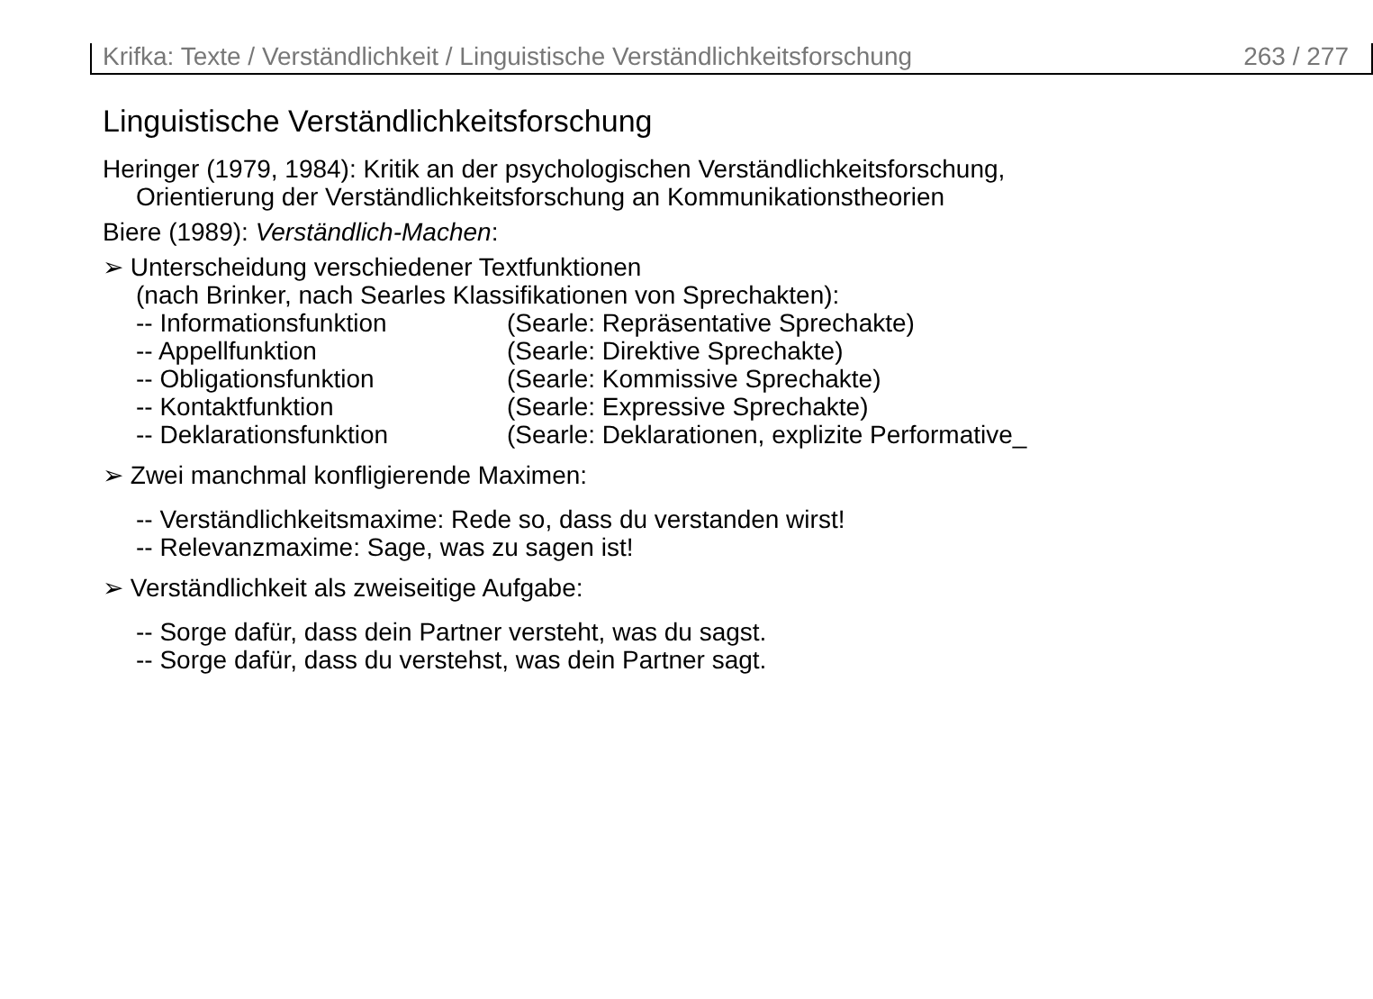Krifka: Texte / Verständlichkeit / Linguistische Verständlichkeitsforschung 263 / 277
Linguistische Verständlichkeitsforschung
Heringer (1979, 1984): Kritik an der psychologischen Verständlichkeitsforschung,
Orientierung der Verständlichkeitsforschung an Kommunikationstheorien
Biere (1989): Verständlich-Machen:
➢ Unterscheidung verschiedener Textfunktionen
(nach Brinker, nach Searles Klassifikationen von Sprechakten):
-- Informationsfunktion (Searle: Repräsentative Sprechakte)
-- Appellfunktion (Searle: Direktive Sprechakte)
-- Obligationsfunktion (Searle: Kommissive Sprechakte)
-- Kontaktfunktion (Searle: Expressive Sprechakte)
-- Deklarationsfunktion (Searle: Deklarationen, explizite Performative_
➢ Zwei manchmal konfligierende Maximen:
-- Verständlichkeitsmaxime: Rede so, dass du verstanden wirst!
-- Relevanzmaxime: Sage, was zu sagen ist!
➢ Verständlichkeit als zweiseitige Aufgabe:
-- Sorge dafür, dass dein Partner versteht, was du sagst.
-- Sorge dafür, dass du verstehst, was dein Partner sagt.